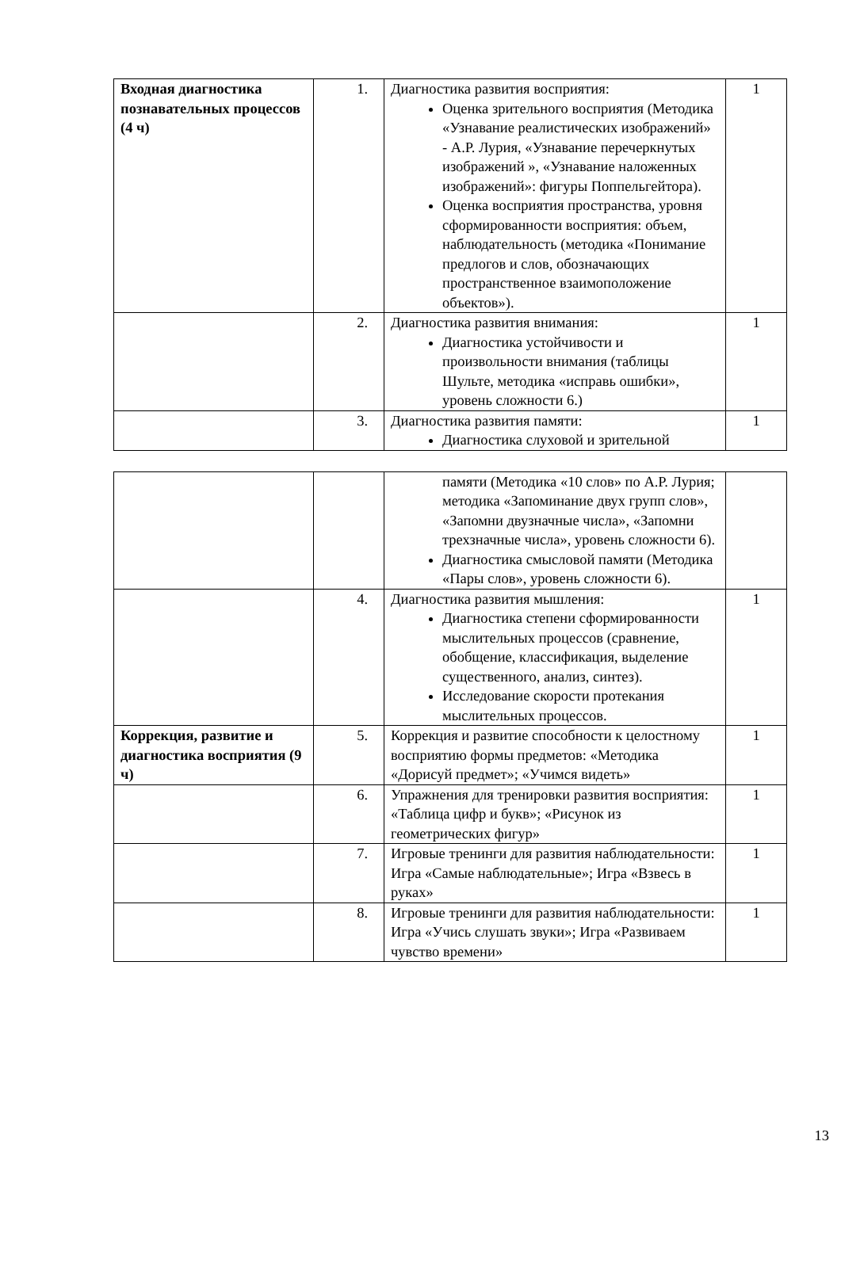| Входная диагностика познавательных процессов (4 ч) | 1. | Диагностика развития восприятия: Оценка зрительного восприятия (Методика «Узнавание реалистических изображений» - А.Р. Лурия, «Узнавание перечеркнутых изображений », «Узнавание наложенных изображений»: фигуры Поппельгейтора). Оценка восприятия пространства, уровня сформированности восприятия: объем, наблюдательность (методика «Понимание предлогов и слов, обозначающих пространственное взаимоположение объектов»). | 1 |
| | 2. | Диагностика развития внимания: Диагностика устойчивости и произвольности внимания (таблицы Шульте, методика «исправь ошибки», уровень сложности 6.) | 1 |
| | 3. | Диагностика развития памяти: Диагностика слуховой и зрительной | 1 |
| | | памяти (Методика «10 слов» по А.Р. Лурия; методика «Запоминание двух групп слов», «Запомни двузначные числа», «Запомни трехзначные числа», уровень сложности 6). Диагностика смысловой памяти (Методика «Пары слов», уровень сложности 6). | |
| | 4. | Диагностика развития мышления: Диагностика степени сформированности мыслительных процессов (сравнение, обобщение, классификация, выделение существенного, анализ, синтез). Исследование скорости протекания мыслительных процессов. | 1 |
| Коррекция, развитие и диагностика восприятия (9 ч) | 5. | Коррекция и развитие способности к целостному восприятию формы предметов: «Методика «Дорисуй предмет»; «Учимся видеть» | 1 |
| | 6. | Упражнения для тренировки развития восприятия: «Таблица цифр и букв»; «Рисунок из геометрических фигур» | 1 |
| | 7. | Игровые тренинги для развития наблюдательности: Игра «Самые наблюдательные»; Игра «Взвесь в руках» | 1 |
| | 8. | Игровые тренинги для развития наблюдательности: Игра «Учись слушать звуки»; Игра «Развиваем чувство времени» | 1 |
13